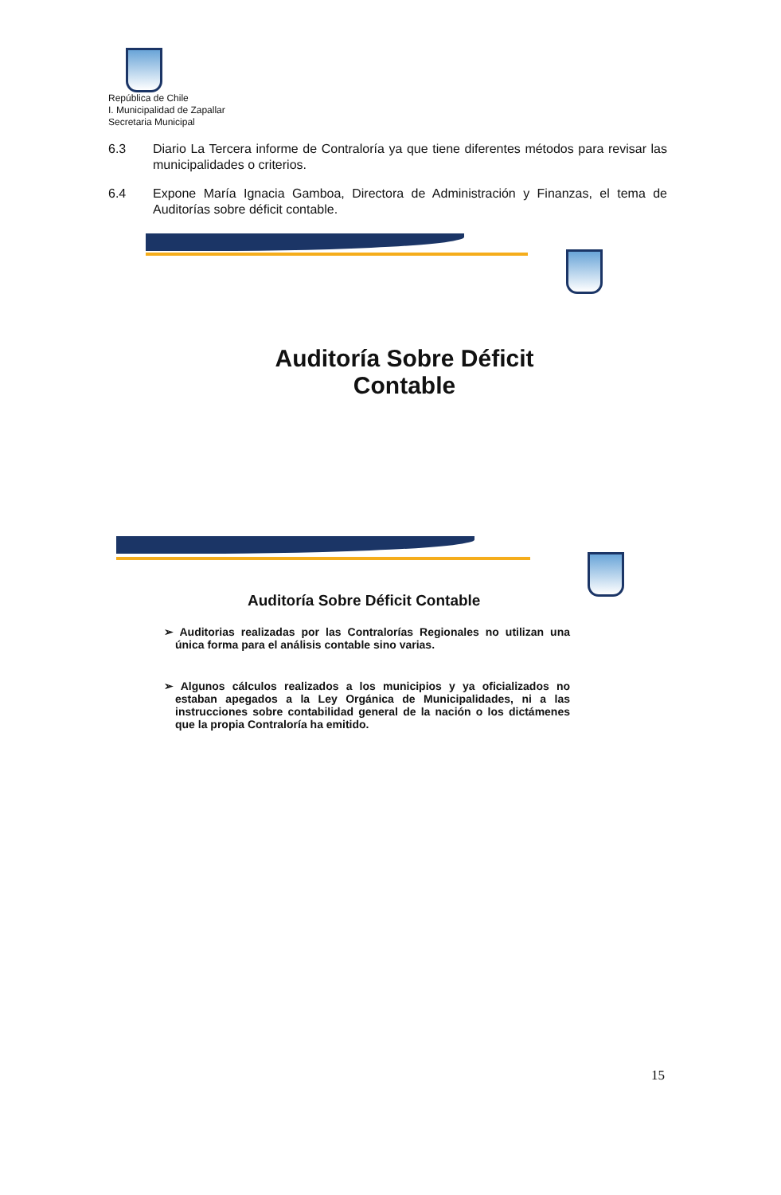República de Chile
I. Municipalidad de Zapallar
Secretaria Municipal
6.3 Diario La Tercera informe de Contraloría ya que tiene diferentes métodos para revisar las municipalidades o criterios.
6.4 Expone María Ignacia Gamboa, Directora de Administración y Finanzas, el tema de Auditorías sobre déficit contable.
Auditoría Sobre Déficit
Contable
Auditoría Sobre Déficit Contable
➢ Auditorias realizadas por las Contralorías Regionales no utilizan una única forma para el análisis contable sino varias.
➢ Algunos cálculos realizados a los municipios y ya oficializados no estaban apegados a la Ley Orgánica de Municipalidades, ni a las instrucciones sobre contabilidad general de la nación o los dictámenes que la propia Contraloría ha emitido.
15